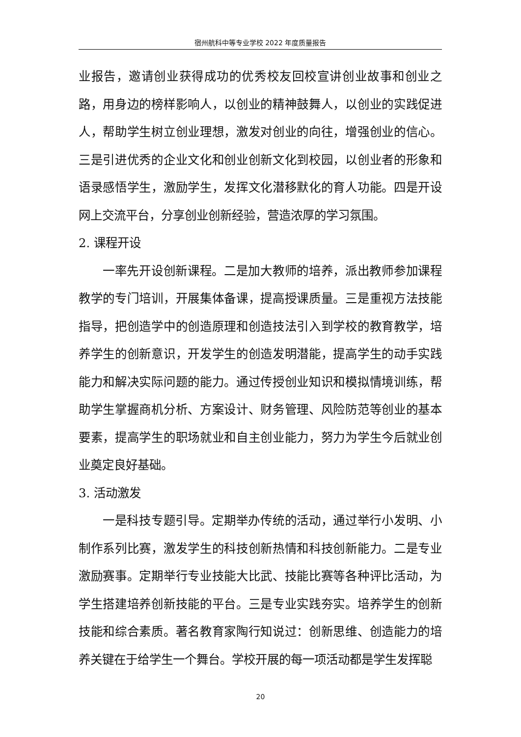宿州航科中等专业学校 2022 年度质量报告
业报告，邀请创业获得成功的优秀校友回校宣讲创业故事和创业之路，用身边的榜样影响人，以创业的精神鼓舞人，以创业的实践促进人，帮助学生树立创业理想，激发对创业的向往，增强创业的信心。三是引进优秀的企业文化和创业创新文化到校园，以创业者的形象和语录感悟学生，激励学生，发挥文化潜移默化的育人功能。四是开设网上交流平台，分享创业创新经验，营造浓厚的学习氛围。
2. 课程开设
一率先开设创新课程。二是加大教师的培养，派出教师参加课程教学的专门培训，开展集体备课，提高授课质量。三是重视方法技能指导，把创造学中的创造原理和创造技法引入到学校的教育教学，培养学生的创新意识，开发学生的创造发明潜能，提高学生的动手实践能力和解决实际问题的能力。通过传授创业知识和模拟情境训练，帮助学生掌握商机分析、方案设计、财务管理、风险防范等创业的基本要素，提高学生的职场就业和自主创业能力，努力为学生今后就业创业奠定良好基础。
3. 活动激发
一是科技专题引导。定期举办传统的活动，通过举行小发明、小制作系列比赛，激发学生的科技创新热情和科技创新能力。二是专业激励赛事。定期举行专业技能大比武、技能比赛等各种评比活动，为学生搭建培养创新技能的平台。三是专业实践夯实。培养学生的创新技能和综合素质。著名教育家陶行知说过：创新思维、创造能力的培养关键在于给学生一个舞台。学校开展的每一项活动都是学生发挥聪
20